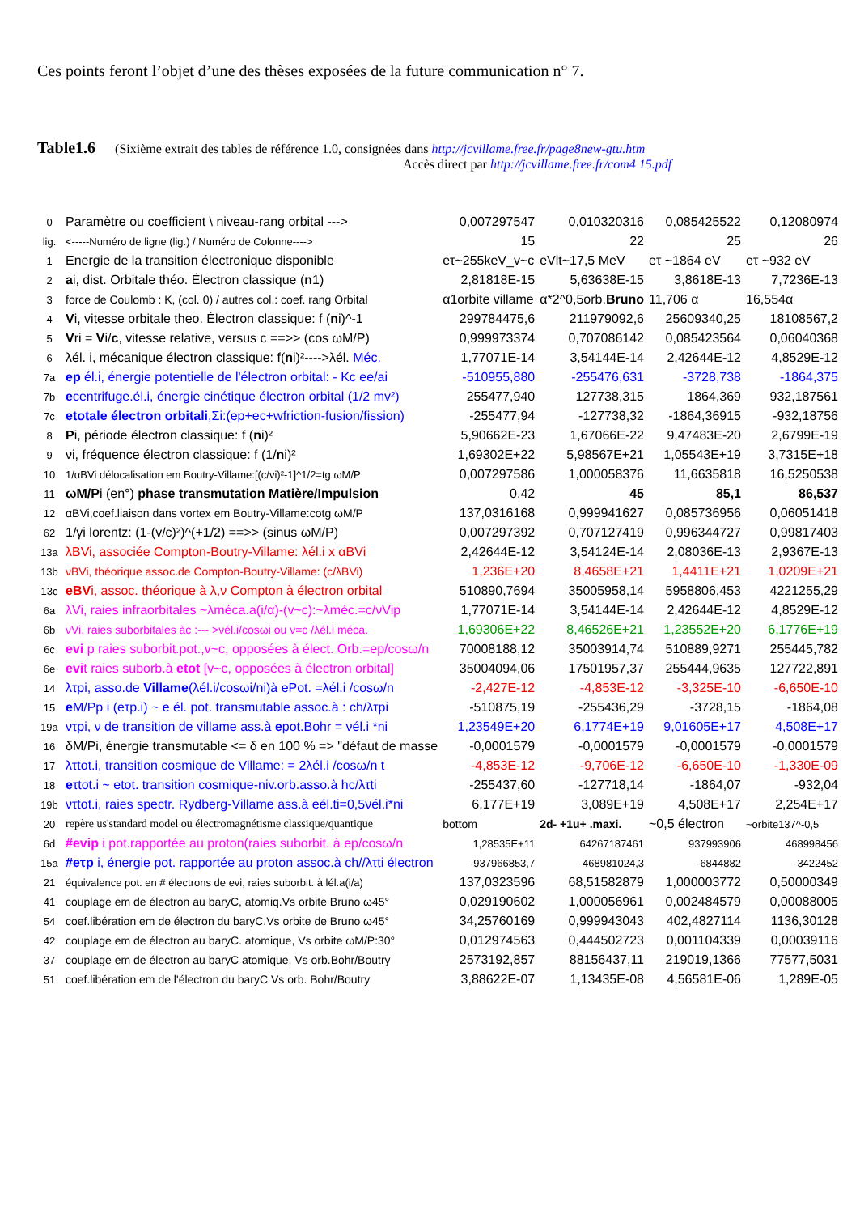Ces points feront l’objet d’une des thèses exposées de la future communication n° 7.
Table1.6 (Sixième extrait des tables de référence 1.0, consignées dans http://jcvillame.free.fr/page8new-gtu.htm
Accès direct par http://jcvillame.free.fr/com4 15.pdf
| 0 | Paramètre ou coefficient \ niveau-rang orbital ---> | 0,007297547 | 0,010320316 | 0,085425522 | 0,12080974 |
| lig. | <-----Numéro de ligne (lig.) / Numéro de Colonne----> | 15 | 22 | 25 | 26 |
| 1 | Energie de la transition électronique disponible | eτ~255keV_v~c | eVlt~17,5 MeV | eτ ~1864 eV | eτ ~932 eV |
| 2 | a i, dist. Orbitale théo. Électron classique ( n 1) | 2,81818E-15 | 5,63638E-15 | 3,8618E-13 | 7,7236E-13 |
| 3 | force de Coulomb : K, (col. 0) / autres col.: coef. rang Orbital | α1orbite villame | α*2^0,5orb. Bruno | 11,706 α | 16,554α |
| 4 | V i, vitesse orbitale theo. Électron classique: f ( n i)^-1 | 299784475,6 | 211979092,6 | 25609340,25 | 18108567,2 |
| 5 | V ri = V i/ c , vitesse relative, versus c ==>> (cos ωM/P) | 0,999973374 | 0,707086142 | 0,085423564 | 0,06040368 |
| 6 | λél. i, mécanique électron classique: f( n i)²---->λél. Méc. | 1,77071E-14 | 3,54144E-14 | 2,42644E-12 | 4,8529E-12 |
| 7a | ep él.i, énergie potentielle de l'électron orbital: - Kc ee/ai | -510955,880 | -255476,631 | -3728,738 | -1864,375 |
| 7b | e centrifuge.él.i, énergie cinétique électron orbital (1/2 mv²) | 255477,940 | 127738,315 | 1864,369 | 932,187561 |
| 7c | etotale électron orbitali ,Σi:(ep+ec+wfriction-fusion/fission) | -255477,94 | -127738,32 | -1864,36915 | -932,18756 |
| 8 | P i, période électron classique: f ( n i)² | 5,90662E-23 | 1,67066E-22 | 9,47483E-20 | 2,6799E-19 |
| 9 | νi, fréquence électron classique: f (1/ n i)² | 1,69302E+22 | 5,98567E+21 | 1,05543E+19 | 3,7315E+18 |
| 10 | 1/αBVi délocalisation em Boutry-Villame:[(c/vi)²-1]^1/2=tg ωM/P | 0,007297586 | 1,000058376 | 11,6635818 | 16,5250538 |
| 11 | ωM/P i (en°) phase transmutation Matière/Impulsion | 0,42 | 45 | 85,1 | 86,537 |
| 12 | αBVi,coef.liaison dans vortex em Boutry-Villame:cotg ωM/P | 137,0316168 | 0,999941627 | 0,085736956 | 0,06051418 |
| 62 | 1/γi lorentz: (1-(v/c)²)^(+1/2) ==>> (sinus ωM/P) | 0,007297392 | 0,707127419 | 0,996344727 | 0,99817403 |
| 13a | λBVi, associée Compton-Boutry-Villame: λél.i x αBVi | 2,42644E-12 | 3,54124E-14 | 2,08036E-13 | 2,9367E-13 |
| 13b | νBVi, théorique assoc.de Compton-Boutry-Villame: (c/λBVi) | 1,236E+20 | 8,4658E+21 | 1,4411E+21 | 1,0209E+21 |
| 13c | eBV i, assoc. théorique à λ,ν Compton à électron orbital | 510890,7694 | 35005958,14 | 5958806,453 | 4221255,29 |
| 6a | λVi, raies infraorbitales ~λméca.a(i/α)-(v~c):~λméc.=c/νVip | 1,77071E-14 | 3,54144E-14 | 2,42644E-12 | 4,8529E-12 |
| 6b | νVi, raies suborbitales àc :--- >νél.i/cosωi ou ν=c /λél.i méca. | 1,69306E+22 | 8,46526E+21 | 1,23552E+20 | 6,1776E+19 |
| 6c | evi p raies suborbit.pot.,v~c, opposées à élect. Orb.=ep/cosω/n | 70008188,12 | 35003914,74 | 510889,9271 | 255445,782 |
| 6e | evi t raies suborb.à etot [v~c, opposées à électron orbital] | 35004094,06 | 17501957,37 | 255444,9635 | 127722,891 |
| 14 | λτpi, asso.de Villame (λél.i/cosωi/ni)à ePot. =λél.i /cosω/n | -2,427E-12 | -4,853E-12 | -3,325E-10 | -6,650E-10 |
| 15 | e M/Pp i (eτp.i) ~ e él. pot. transmutable assoc.à : ch/λτpi | -510875,19 | -255436,29 | -3728,15 | -1864,08 |
| 19a | ντpi, ν de transition de villame ass.à e pot.Bohr = νél.i *ni | 1,23549E+20 | 6,1774E+19 | 9,01605E+17 | 4,508E+17 |
| 16 | δM/Pi, énergie transmutable <= δ en 100 % => "défaut de masse | -0,0001579 | -0,0001579 | -0,0001579 | -0,0001579 |
| 17 | λτtot.i, transition cosmique de Villame: = 2λél.i /cosω/n t | -4,853E-12 | -9,706E-12 | -6,650E-10 | -1,330E-09 |
| 18 | e τtot.i ~ etot. transition cosmique-niv.orb.asso.à hc/λτti | -255437,60 | -127718,14 | -1864,07 | -932,04 |
| 19b | ντtot.i, raies spectr. Rydberg-Villame ass.à eél.ti=0,5νél.i*ni | 6,177E+19 | 3,089E+19 | 4,508E+17 | 2,254E+17 |
| 20 | repère us'standard model ou électromagnétisme classique/quantique | bottom | 2d- +1u+ .maxi. | ~0,5 électron | ~orbite137^-0,5 |
| 6d | #evip i pot.rapportée au proton(raies suborbit. à ep/cosω/n | 1,28535E+11 | 64267187461 | 937993906 | 468998456 |
| 15a | #eτp i, énergie pot. rapportée au proton assoc.à ch//λτti électron | -937966853,7 | -468981024,3 | -6844882 | -3422452 |
| 21 | équivalence pot. en # électrons de evi, raies suborbit. à lél.a(i/a) | 137,0323596 | 68,51582879 | 1,000003772 | 0,50000349 |
| 41 | couplage em de électron au baryC, atomiq.Vs orbite Bruno ω45° | 0,029190602 | 1,000056961 | 0,002484579 | 0,00088005 |
| 54 | coef.libération em de électron du baryC.Vs orbite de Bruno ω45° | 34,25760169 | 0,999943043 | 402,4827114 | 1136,30128 |
| 42 | couplage em de électron au baryC. atomique, Vs orbite ωM/P:30° | 0,012974563 | 0,444502723 | 0,001104339 | 0,00039116 |
| 37 | couplage em de électron au baryC atomique, Vs orb.Bohr/Boutry | 2573192,857 | 88156437,11 | 219019,1366 | 77577,5031 |
| 51 | coef.libération em de l'électron du baryC Vs orb. Bohr/Boutry | 3,88622E-07 | 1,13435E-08 | 4,56581E-06 | 1,289E-05 |